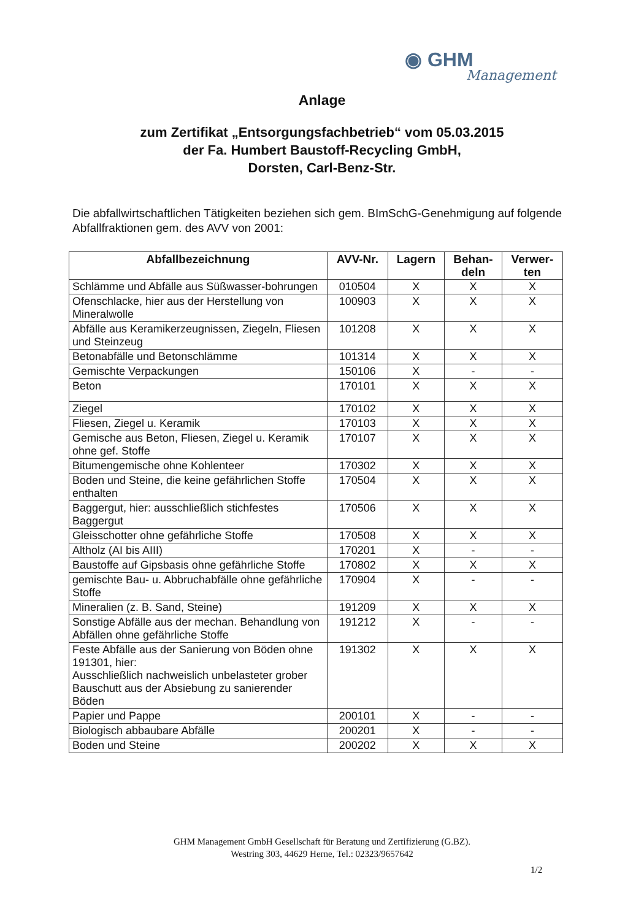◉ GHM
Management
Anlage
zum Zertifikat „Entsorgungsfachbetrieb“ vom 05.03.2015
der Fa. Humbert Baustoff-Recycling GmbH,
Dorsten, Carl-Benz-Str.
Die abfallwirtschaftlichen Tätigkeiten beziehen sich gem. BImSchG-Genehmigung auf folgende Abfallfraktionen gem. des AVV von 2001:
| Abfallbezeichnung | AVV-Nr. | Lagern | Behan- deln | Verwer- ten |
| --- | --- | --- | --- | --- |
| Schlämme und Abfälle aus Süßwasser-bohrungen | 010504 | X | X | X |
| Ofenschlacke, hier aus der Herstellung von Mineralwolle | 100903 | X | X | X |
| Abfälle aus Keramikerzeugnissen, Ziegeln, Fliesen und Steinzeug | 101208 | X | X | X |
| Betonabfälle und Betonschlämme | 101314 | X | X | X |
| Gemischte Verpackungen | 150106 | X | - | - |
| Beton | 170101 | X | X | X |
| Ziegel | 170102 | X | X | X |
| Fliesen, Ziegel u. Keramik | 170103 | X | X | X |
| Gemische aus Beton, Fliesen, Ziegel u. Keramik ohne gef. Stoffe | 170107 | X | X | X |
| Bitumengemische ohne Kohlenteer | 170302 | X | X | X |
| Boden und Steine, die keine gefährlichen Stoffe enthalten | 170504 | X | X | X |
| Baggergut, hier: ausschließlich stichfestes Baggergut | 170506 | X | X | X |
| Gleisschotter ohne gefährliche Stoffe | 170508 | X | X | X |
| Altholz (AI bis AIII) | 170201 | X | - | - |
| Baustoffe auf Gipsbasis ohne gefährliche Stoffe | 170802 | X | X | X |
| gemischte Bau- u. Abbruchabfälle ohne gefährliche Stoffe | 170904 | X | - | - |
| Mineralien (z. B. Sand, Steine) | 191209 | X | X | X |
| Sonstige Abfälle aus der mechan. Behandlung von Abfällen ohne gefährliche Stoffe | 191212 | X | - | - |
| Feste Abfälle aus der Sanierung von Böden ohne 191301, hier: Ausschließlich nachweislich unbelasteter grober Bauschutt aus der Absiebung zu sanierender Böden | 191302 | X | X | X |
| Papier und Pappe | 200101 | X | - | - |
| Biologisch abbaubare Abfälle | 200201 | X | - | - |
| Boden und Steine | 200202 | X | X | X |
GHM Management GmbH Gesellschaft für Beratung und Zertifizierung (G.BZ).
Westring 303, 44629 Herne, Tel.: 02323/9657642
1/2